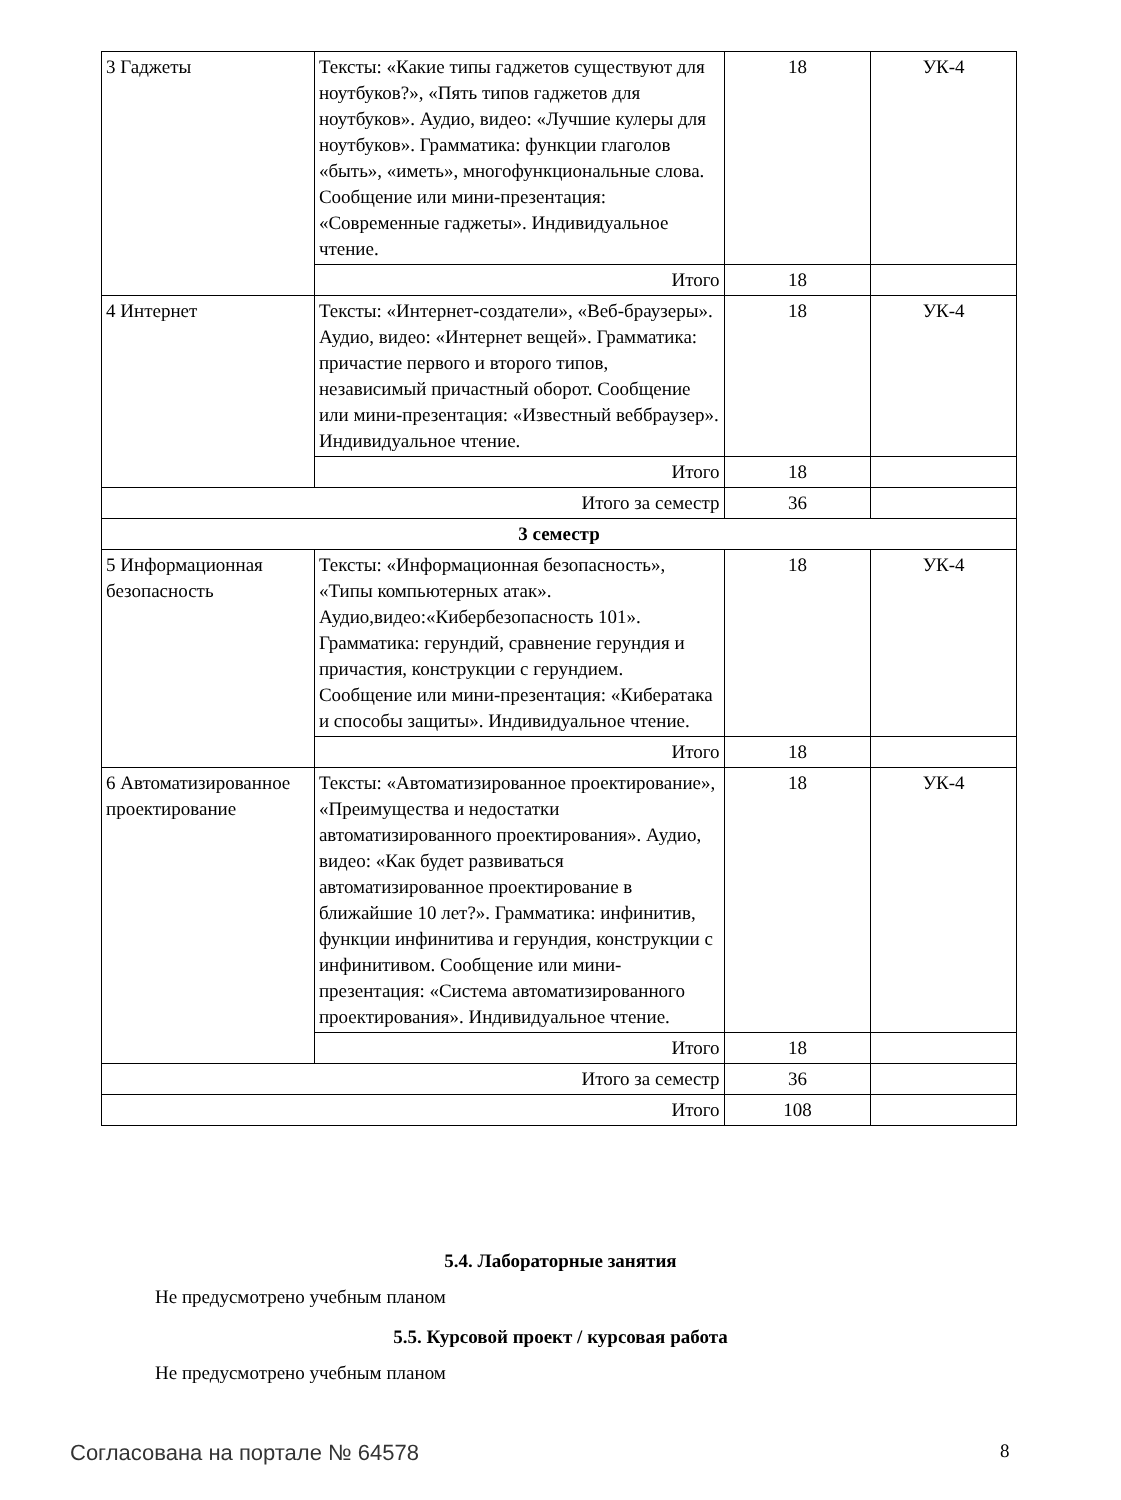| 3 Гаджеты | Тексты: «Какие типы гаджетов существуют для ноутбуков?», «Пять типов гаджетов для ноутбуков». Аудио, видео: «Лучшие кулеры для ноутбуков». Грамматика: функции глаголов «быть», «иметь», многофункциональные слова. Сообщение или мини-презентация: «Современные гаджеты». Индивидуальное чтение. | 18 | УК-4 |
| | Итого | 18 | |
| 4 Интернет | Тексты: «Интернет-создатели», «Веб-браузеры». Аудио, видео: «Интернет вещей». Грамматика: причастие первого и второго типов, независимый причастный оборот. Сообщение или мини-презентация: «Известный веббраузер». Индивидуальное чтение. | 18 | УК-4 |
| | Итого | 18 | |
| Итого за семестр | | 36 | |
| 3 семестр | | | |
| 5 Информационная безопасность | Тексты: «Информационная безопасность», «Типы компьютерных атак». Аудио,видео:«Кибербезопасность 101». Грамматика: герундий, сравнение герундия и причастия, конструкции с герундием. Сообщение или мини-презентация: «Кибератака и способы защиты». Индивидуальное чтение. | 18 | УК-4 |
| | Итого | 18 | |
| 6 Автоматизированное проектирование | Тексты: «Автоматизированное проектирование», «Преимущества и недостатки автоматизированного проектирования». Аудио, видео: «Как будет развиваться автоматизированное проектирование в ближайшие 10 лет?». Грамматика: инфинитив, функции инфинитива и герундия, конструкции с инфинитивом. Сообщение или мини-презентация: «Система автоматизированного проектирования». Индивидуальное чтение. | 18 | УК-4 |
| | Итого | 18 | |
| Итого за семестр | | 36 | |
| Итого | | 108 | |
5.4. Лабораторные занятия
Не предусмотрено учебным планом
5.5. Курсовой проект / курсовая работа
Не предусмотрено учебным планом
Согласована на портале № 64578 8